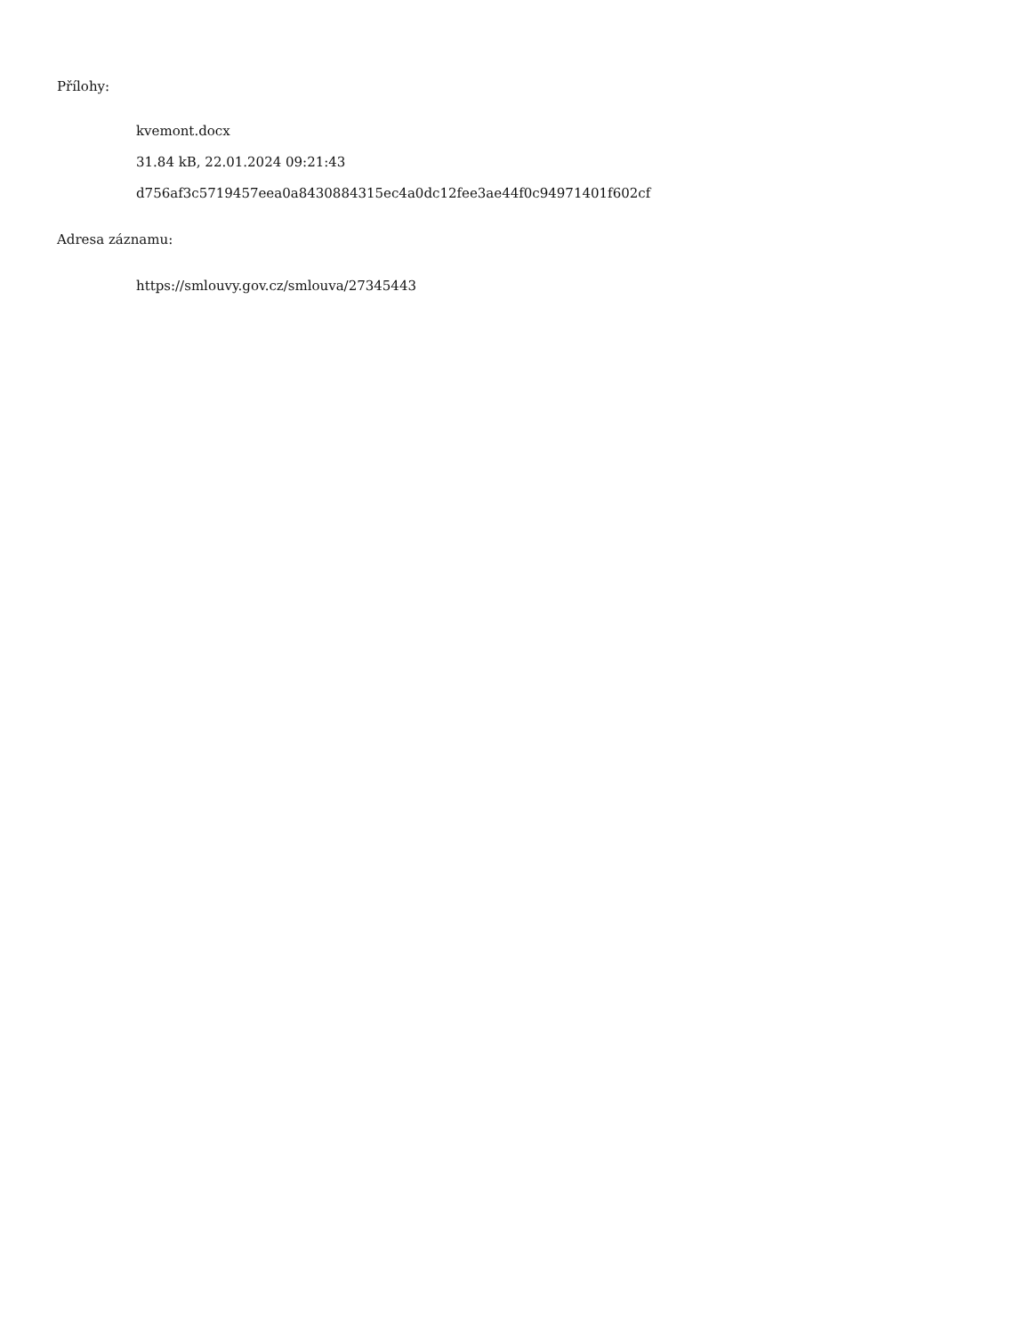Přílohy:
kvemont.docx
31.84 kB, 22.01.2024 09:21:43
d756af3c5719457eea0a8430884315ec4a0dc12fee3ae44f0c94971401f602cf
Adresa záznamu:
https://smlouvy.gov.cz/smlouva/27345443